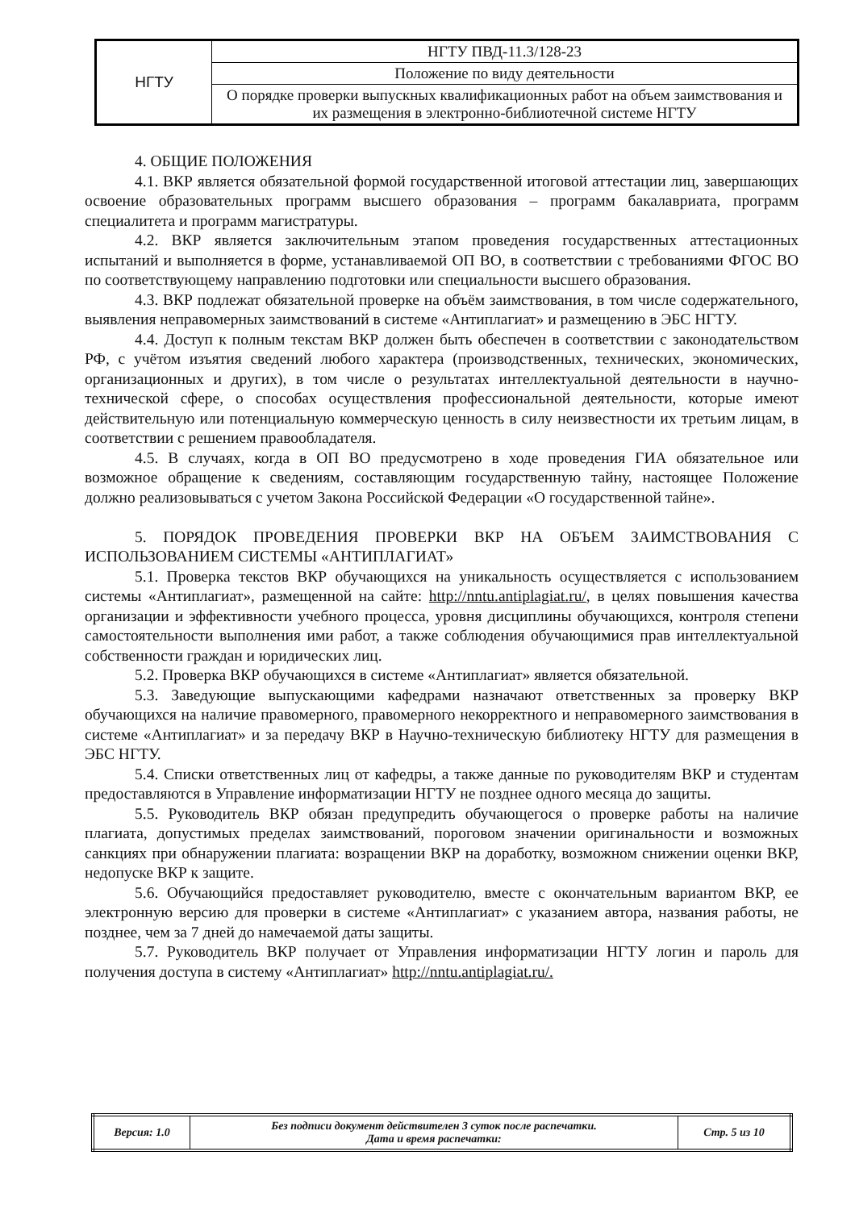| НГТУ | НГТУ ПВД-11.3/128-23 |
| | Положение по виду деятельности |
| | О порядке проверки выпускных квалификационных работ на объем заимствования и их размещения в электронно-библиотечной системе НГТУ |
4. ОБЩИЕ ПОЛОЖЕНИЯ
4.1. ВКР является обязательной формой государственной итоговой аттестации лиц, завершающих освоение образовательных программ высшего образования – программ бакалавриата, программ специалитета и программ магистратуры.
4.2. ВКР является заключительным этапом проведения государственных аттестационных испытаний и выполняется в форме, устанавливаемой ОП ВО, в соответствии с требованиями ФГОС ВО по соответствующему направлению подготовки или специальности высшего образования.
4.3. ВКР подлежат обязательной проверке на объём заимствования, в том числе содержательного, выявления неправомерных заимствований в системе «Антиплагиат» и размещению в ЭБС НГТУ.
4.4. Доступ к полным текстам ВКР должен быть обеспечен в соответствии с законодательством РФ, с учётом изъятия сведений любого характера (производственных, технических, экономических, организационных и других), в том числе о результатах интеллектуальной деятельности в научно-технической сфере, о способах осуществления профессиональной деятельности, которые имеют действительную или потенциальную коммерческую ценность в силу неизвестности их третьим лицам, в соответствии с решением правообладателя.
4.5. В случаях, когда в ОП ВО предусмотрено в ходе проведения ГИА обязательное или возможное обращение к сведениям, составляющим государственную тайну, настоящее Положение должно реализовываться с учетом Закона Российской Федерации «О государственной тайне».
5. ПОРЯДОК ПРОВЕДЕНИЯ ПРОВЕРКИ ВКР НА ОБЪЕМ ЗАИМСТВОВАНИЯ С ИСПОЛЬЗОВАНИЕМ СИСТЕМЫ «АНТИПЛАГИАТ»
5.1. Проверка текстов ВКР обучающихся на уникальность осуществляется с использованием системы «Антиплагиат», размещенной на сайте: http://nntu.antiplagiat.ru/, в целях повышения качества организации и эффективности учебного процесса, уровня дисциплины обучающихся, контроля степени самостоятельности выполнения ими работ, а также соблюдения обучающимися прав интеллектуальной собственности граждан и юридических лиц.
5.2. Проверка ВКР обучающихся в системе «Антиплагиат» является обязательной.
5.3. Заведующие выпускающими кафедрами назначают ответственных за проверку ВКР обучающихся на наличие правомерного, правомерного некорректного и неправомерного заимствования в системе «Антиплагиат» и за передачу ВКР в Научно-техническую библиотеку НГТУ для размещения в ЭБС НГТУ.
5.4. Списки ответственных лиц от кафедры, а также данные по руководителям ВКР и студентам предоставляются в Управление информатизации НГТУ не позднее одного месяца до защиты.
5.5. Руководитель ВКР обязан предупредить обучающегося о проверке работы на наличие плагиата, допустимых пределах заимствований, пороговом значении оригинальности и возможных санкциях при обнаружении плагиата: возращении ВКР на доработку, возможном снижении оценки ВКР, недопуске ВКР к защите.
5.6. Обучающийся предоставляет руководителю, вместе с окончательным вариантом ВКР, ее электронную версию для проверки в системе «Антиплагиат» с указанием автора, названия работы, не позднее, чем за 7 дней до намечаемой даты защиты.
5.7. Руководитель ВКР получает от Управления информатизации НГТУ логин и пароль для получения доступа в систему «Антиплагиат» http://nntu.antiplagiat.ru/.
| Версия: 1.0 | Без подписи документ действителен 3 суток после распечатки. Дата и время распечатки: | Стр. 5 из 10 |